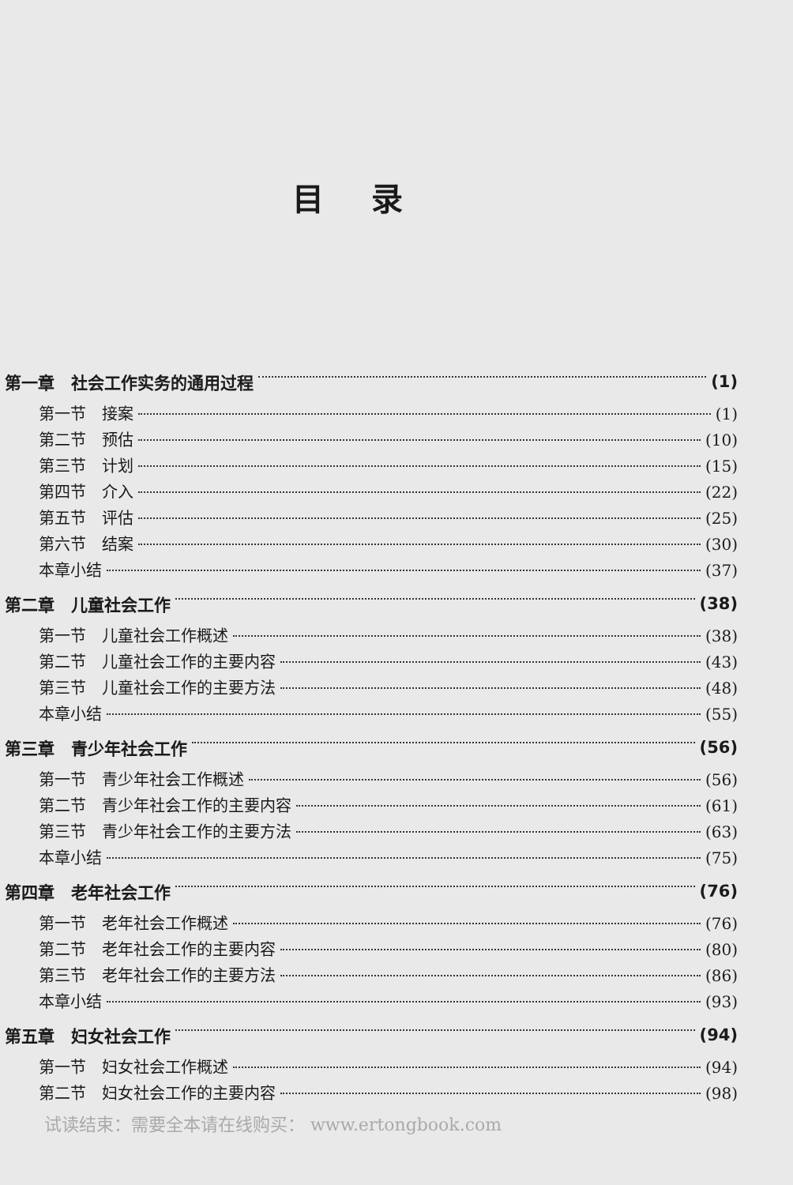目录
第一章　社会工作实务的通用过程 (1)
第一节　接案 (1)
第二节　预估 (10)
第三节　计划 (15)
第四节　介入 (22)
第五节　评估 (25)
第六节　结案 (30)
本章小结 (37)
第二章　儿童社会工作 (38)
第一节　儿童社会工作概述 (38)
第二节　儿童社会工作的主要内容 (43)
第三节　儿童社会工作的主要方法 (48)
本章小结 (55)
第三章　青少年社会工作 (56)
第一节　青少年社会工作概述 (56)
第二节　青少年社会工作的主要内容 (61)
第三节　青少年社会工作的主要方法 (63)
本章小结 (75)
第四章　老年社会工作 (76)
第一节　老年社会工作概述 (76)
第二节　老年社会工作的主要内容 (80)
第三节　老年社会工作的主要方法 (86)
本章小结 (93)
第五章　妇女社会工作 (94)
第一节　妇女社会工作概述 (94)
第二节　妇女社会工作的主要内容 (98)
试读结束：需要全本请在线购买： www.ertongbook.com